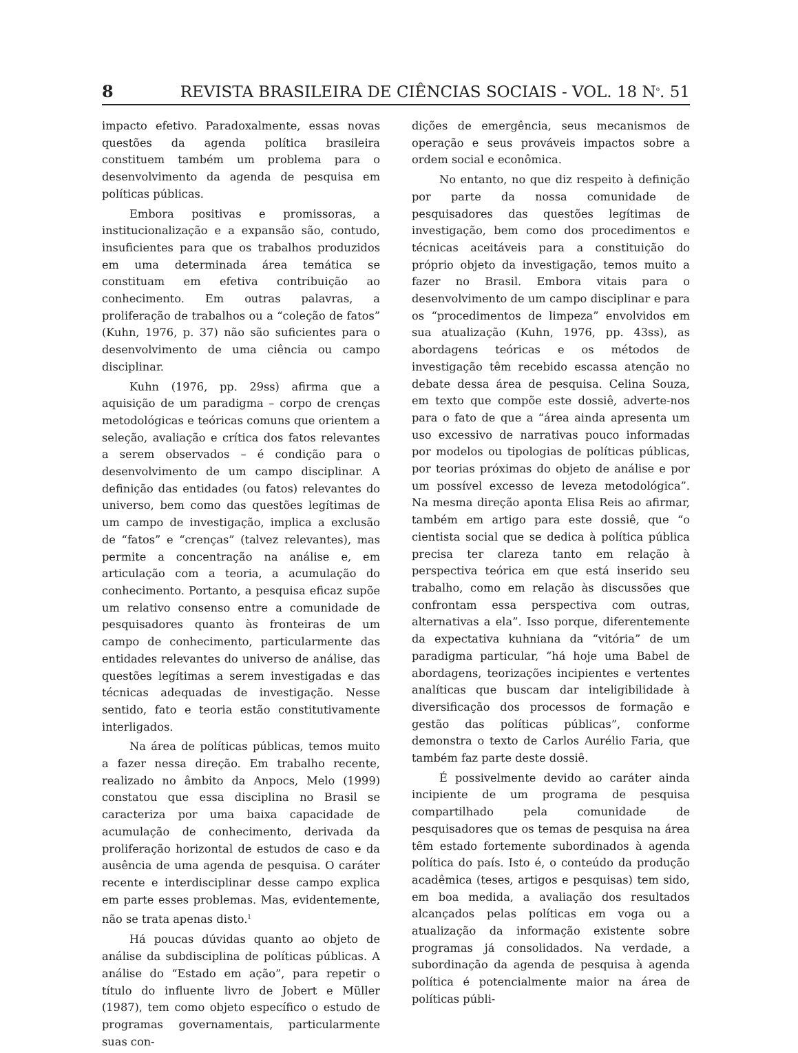8 REVISTA BRASILEIRA DE CIÊNCIAS SOCIAIS - VOL. 18 N<sup>o</sup>. 51
impacto efetivo. Paradoxalmente, essas novas questões da agenda política brasileira constituem também um problema para o desenvolvimento da agenda de pesquisa em políticas públicas.
Embora positivas e promissoras, a institucionalização e a expansão são, contudo, insuficientes para que os trabalhos produzidos em uma determinada área temática se constituam em efetiva contribuição ao conhecimento. Em outras palavras, a proliferação de trabalhos ou a “coleção de fatos” (Kuhn, 1976, p. 37) não são suficientes para o desenvolvimento de uma ciência ou campo disciplinar.
Kuhn (1976, pp. 29ss) afirma que a aquisição de um paradigma – corpo de crenças metodológicas e teóricas comuns que orientem a seleção, avaliação e crítica dos fatos relevantes a serem observados – é condição para o desenvolvimento de um campo disciplinar. A definição das entidades (ou fatos) relevantes do universo, bem como das questões legítimas de um campo de investigação, implica a exclusão de “fatos” e “crenças” (talvez relevantes), mas permite a concentração na análise e, em articulação com a teoria, a acumulação do conhecimento. Portanto, a pesquisa eficaz supõe um relativo consenso entre a comunidade de pesquisadores quanto às fronteiras de um campo de conhecimento, particularmente das entidades relevantes do universo de análise, das questões legítimas a serem investigadas e das técnicas adequadas de investigação. Nesse sentido, fato e teoria estão constitutivamente interligados.
Na área de políticas públicas, temos muito a fazer nessa direção. Em trabalho recente, realizado no âmbito da Anpocs, Melo (1999) constatou que essa disciplina no Brasil se caracteriza por uma baixa capacidade de acumulação de conhecimento, derivada da proliferação horizontal de estudos de caso e da ausência de uma agenda de pesquisa. O caráter recente e interdisciplinar desse campo explica em parte esses problemas. Mas, evidentemente, não se trata apenas disto.<sup>1</sup>
Há poucas dúvidas quanto ao objeto de análise da subdisciplina de políticas públicas. A análise do “Estado em ação”, para repetir o título do influente livro de Jobert e Müller (1987), tem como objeto específico o estudo de programas governamentais, particularmente suas con-
dições de emergência, seus mecanismos de operação e seus prováveis impactos sobre a ordem social e econômica.
No entanto, no que diz respeito à definição por parte da nossa comunidade de pesquisadores das questões legítimas de investigação, bem como dos procedimentos e técnicas aceitáveis para a constituição do próprio objeto da investigação, temos muito a fazer no Brasil. Embora vitais para o desenvolvimento de um campo disciplinar e para os “procedimentos de limpeza” envolvidos em sua atualização (Kuhn, 1976, pp. 43ss), as abordagens teóricas e os métodos de investigação têm recebido escassa atenção no debate dessa área de pesquisa. Celina Souza, em texto que compõe este dossiê, adverte-nos para o fato de que a “área ainda apresenta um uso excessivo de narrativas pouco informadas por modelos ou tipologias de políticas públicas, por teorias próximas do objeto de análise e por um possível excesso de leveza metodológica”. Na mesma direção aponta Elisa Reis ao afirmar, também em artigo para este dossiê, que “o cientista social que se dedica à política pública precisa ter clareza tanto em relação à perspectiva teórica em que está inserido seu trabalho, como em relação às discussões que confrontam essa perspectiva com outras, alternativas a ela”. Isso porque, diferentemente da expectativa kuhniana da “vitória” de um paradigma particular, “há hoje uma Babel de abordagens, teorizações incipientes e vertentes analíticas que buscam dar inteligibilidade à diversificação dos processos de formação e gestão das políticas públicas”, conforme demonstra o texto de Carlos Aurélio Faria, que também faz parte deste dossiê.
É possivelmente devido ao caráter ainda incipiente de um programa de pesquisa compartilhado pela comunidade de pesquisadores que os temas de pesquisa na área têm estado fortemente subordinados à agenda política do país. Isto é, o conteúdo da produção acadêmica (teses, artigos e pesquisas) tem sido, em boa medida, a avaliação dos resultados alcançados pelas políticas em voga ou a atualização da informação existente sobre programas já consolidados. Na verdade, a subordinação da agenda de pesquisa à agenda política é potencialmente maior na área de políticas públi-